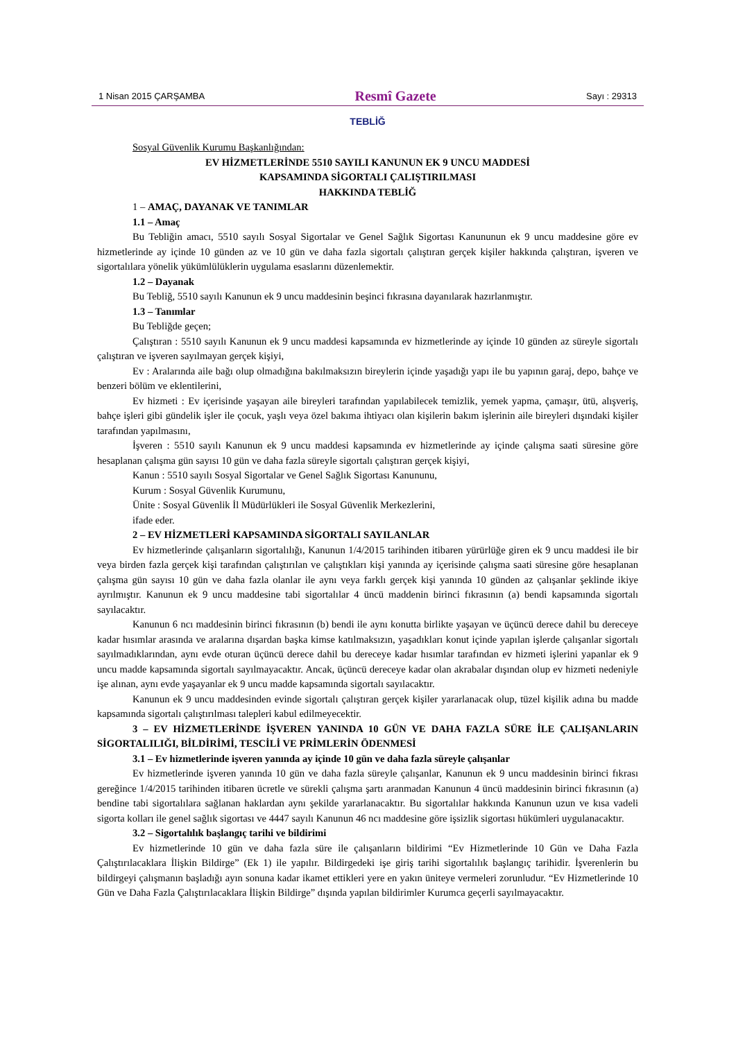1 Nisan 2015 ÇARŞAMBA Resmî Gazete Sayı : 29313
TEBLİĞ
Sosyal Güvenlik Kurumu Başkanlığından:
EV HİZMETLERİNDE 5510 SAYILI KANUNUN EK 9 UNCU MADDESİ
KAPSAMINDA SİGORTALI ÇALIŞTIRILMASI
HAKKINDA TEBLİĞ
1 – AMAÇ, DAYANAK VE TANIMLAR
1.1 – Amaç
Bu Tebliğin amacı, 5510 sayılı Sosyal Sigortalar ve Genel Sağlık Sigortası Kanununun ek 9 uncu maddesine göre ev hizmetlerinde ay içinde 10 günden az ve 10 gün ve daha fazla sigortalı çalıştıran gerçek kişiler hakkında çalıştıran, işveren ve sigortalılara yönelik yükümlülüklerin uygulama esaslarını düzenlemektir.
1.2 – Dayanak
Bu Tebliğ, 5510 sayılı Kanunun ek 9 uncu maddesinin beşinci fıkrasına dayanılarak hazırlanmıştır.
1.3 – Tanımlar
Bu Tebliğde geçen;
Çalıştıran : 5510 sayılı Kanunun ek 9 uncu maddesi kapsamında ev hizmetlerinde ay içinde 10 günden az süreyle sigortalı çalıştıran ve işveren sayılmayan gerçek kişiyi,
Ev : Aralarında aile bağı olup olmadığına bakılmaksızın bireylerin içinde yaşadığı yapı ile bu yapının garaj, depo, bahçe ve benzeri bölüm ve eklentilerini,
Ev hizmeti : Ev içerisinde yaşayan aile bireyleri tarafından yapılabilecek temizlik, yemek yapma, çamaşır, ütü, alışveriş, bahçe işleri gibi gündelik işler ile çocuk, yaşlı veya özel bakıma ihtiyacı olan kişilerin bakım işlerinin aile bireyleri dışındaki kişiler tarafından yapılmasını,
İşveren : 5510 sayılı Kanunun ek 9 uncu maddesi kapsamında ev hizmetlerinde ay içinde çalışma saati süresine göre hesaplanan çalışma gün sayısı 10 gün ve daha fazla süreyle sigortalı çalıştıran gerçek kişiyi,
Kanun : 5510 sayılı Sosyal Sigortalar ve Genel Sağlık Sigortası Kanununu,
Kurum : Sosyal Güvenlik Kurumunu,
Ünite : Sosyal Güvenlik İl Müdürlükleri ile Sosyal Güvenlik Merkezlerini,
ifade eder.
2 – EV HİZMETLERİ KAPSAMINDA SİGORTALI SAYILANLAR
Ev hizmetlerinde çalışanların sigortalılığı, Kanunun 1/4/2015 tarihinden itibaren yürürlüğe giren ek 9 uncu maddesi ile bir veya birden fazla gerçek kişi tarafından çalıştırılan ve çalıştıkları kişi yanında ay içerisinde çalışma saati süresine göre hesaplanan çalışma gün sayısı 10 gün ve daha fazla olanlar ile aynı veya farklı gerçek kişi yanında 10 günden az çalışanlar şeklinde ikiye ayrılmıştır. Kanunun ek 9 uncu maddesine tabi sigortalılar 4 üncü maddenin birinci fıkrasının (a) bendi kapsamında sigortalı sayılacaktır.
Kanunun 6 ncı maddesinin birinci fıkrasının (b) bendi ile aynı konutta birlikte yaşayan ve üçüncü derece dahil bu dereceye kadar hısımlar arasında ve aralarına dışardan başka kimse katılmaksızın, yaşadıkları konut içinde yapılan işlerde çalışanlar sigortalı sayılmadıklarından, aynı evde oturan üçüncü derece dahil bu dereceye kadar hısımlar tarafından ev hizmeti işlerini yapanlar ek 9 uncu madde kapsamında sigortalı sayılmayacaktır. Ancak, üçüncü dereceye kadar olan akrabalar dışından olup ev hizmeti nedeniyle işe alınan, aynı evde yaşayanlar ek 9 uncu madde kapsamında sigortalı sayılacaktır.
Kanunun ek 9 uncu maddesinden evinde sigortalı çalıştıran gerçek kişiler yararlanacak olup, tüzel kişilik adına bu madde kapsamında sigortalı çalıştırılması talepleri kabul edilmeyecektir.
3 – EV HİZMETLERİNDE İŞVEREN YANINDA 10 GÜN VE DAHA FAZLA SÜRE İLE ÇALIŞANLARIN SİGORTALILIĞI, BİLDİRİMİ, TESCİLİ VE PRİMLERİN ÖDENMESİ
3.1 – Ev hizmetlerinde işveren yanında ay içinde 10 gün ve daha fazla süreyle çalışanlar
Ev hizmetlerinde işveren yanında 10 gün ve daha fazla süreyle çalışanlar, Kanunun ek 9 uncu maddesinin birinci fıkrası gereğince 1/4/2015 tarihinden itibaren ücretle ve sürekli çalışma şartı aranmadan Kanunun 4 üncü maddesinin birinci fıkrasının (a) bendine tabi sigortalılara sağlanan haklardan aynı şekilde yararlanacaktır. Bu sigortalılar hakkında Kanunun uzun ve kısa vadeli sigorta kolları ile genel sağlık sigortası ve 4447 sayılı Kanunun 46 ncı maddesine göre işsizlik sigortası hükümleri uygulanacaktır.
3.2 – Sigortalılık başlangıç tarihi ve bildirimi
Ev hizmetlerinde 10 gün ve daha fazla süre ile çalışanların bildirimi “Ev Hizmetlerinde 10 Gün ve Daha Fazla Çalıştırılacaklara İlişkin Bildirge” (Ek 1) ile yapılır. Bildirgedeki işe giriş tarihi sigortalılık başlangıç tarihidir. İşverenlerin bu bildirgeyi çalışmanın başladığı ayın sonuna kadar ikamet ettikleri yere en yakın üniteye vermeleri zorunludur. “Ev Hizmetlerinde 10 Gün ve Daha Fazla Çalıştırılacaklara İlişkin Bildirge” dışında yapılan bildirimler Kurumca geçerli sayılmayacaktır.